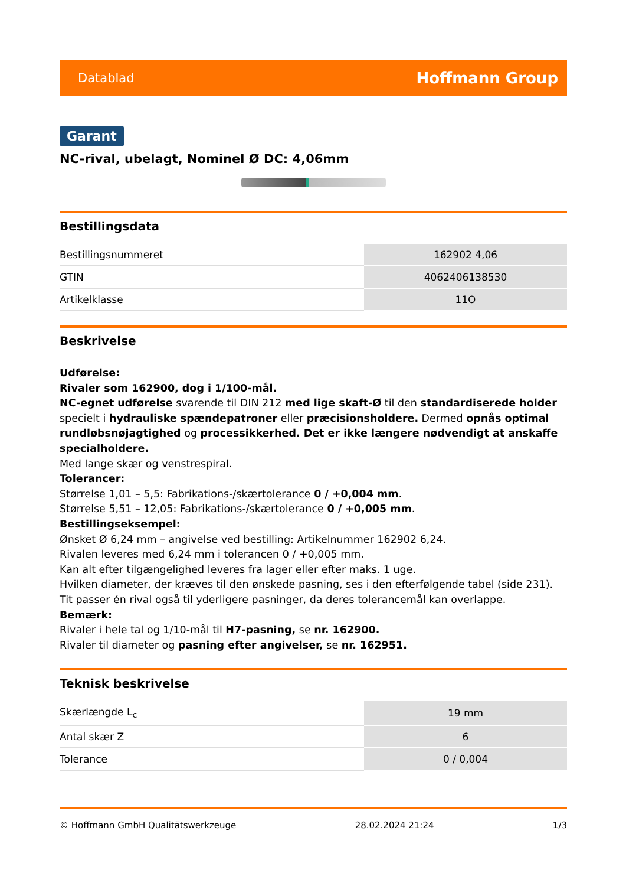Datablad Hoffmann Group
Garant
NC-rival, ubelagt, Nominel Ø DC: 4,06mm
Bestillingsdata
| Bestillingsnummeret | 162902 4,06 |
| GTIN | 4062406138530 |
| Artikelklasse | 11O |
Beskrivelse
Udførelse:
Rivaler som 162900, dog i 1/100-mål.
NC-egnet udførelse svarende til DIN 212 med lige skaft-Ø til den standardiserede holder specielt i hydrauliske spændepatroner eller præcisionsholdere. Dermed opnås optimal rundløbsnøjagtighed og processikkerhed. Det er ikke længere nødvendigt at anskaffe specialholdere.
Med lange skær og venstrespiral.
Tolerancer:
Størrelse 1,01 – 5,5: Fabrikations-/skærtolerance 0 / +0,004 mm.
Størrelse 5,51 – 12,05: Fabrikations-/skærtolerance 0 / +0,005 mm.
Bestillingseksempel:
Ønsket Ø 6,24 mm – angivelse ved bestilling: Artikelnummer 162902 6,24.
Rivalen leveres med 6,24 mm i tolerancen 0 / +0,005 mm.
Kan alt efter tilgængelighed leveres fra lager eller efter maks. 1 uge.
Hvilken diameter, der kræves til den ønskede pasning, ses i den efterfølgende tabel (side 231). Tit passer én rival også til yderligere pasninger, da deres tolerancemål kan overlappe.
Bemærk:
Rivaler i hele tal og 1/10-mål til H7-pasning, se nr. 162900.
Rivaler til diameter og pasning efter angivelser, se nr. 162951.
Teknisk beskrivelse
| Skærlængde L<sub>c</sub> | 19 mm |
| Antal skær Z | 6 |
| Tolerance | 0 / 0,004 |
© Hoffmann GmbH Qualitätswerkzeuge 28.02.2024 21:24 1/3